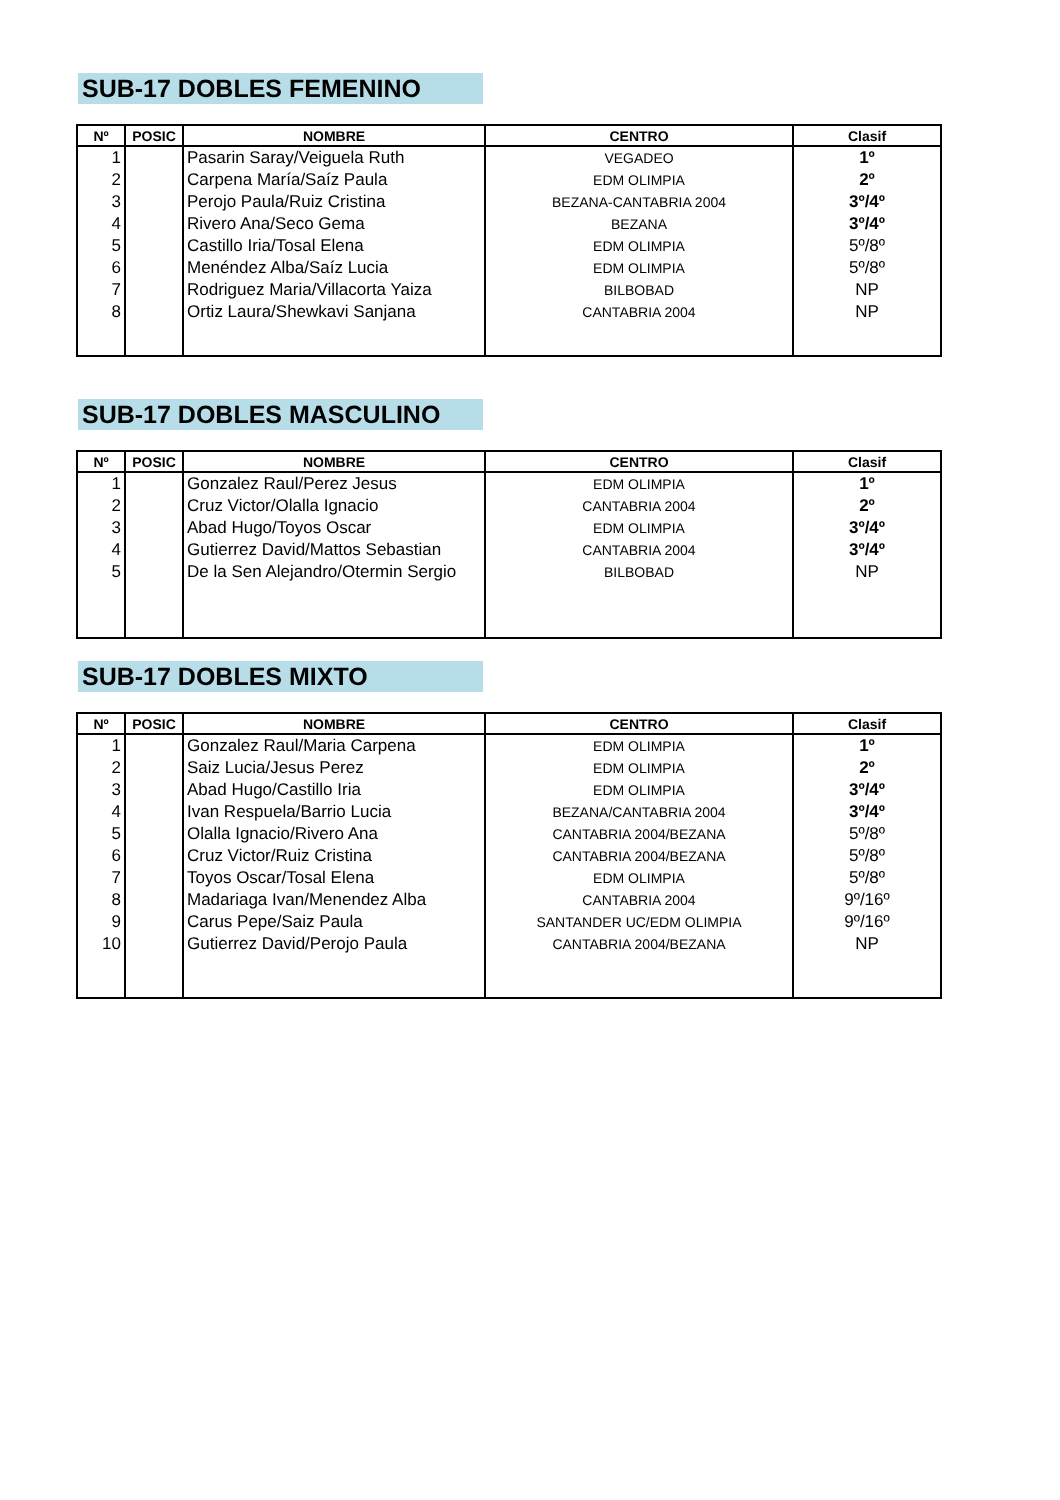SUB-17 DOBLES FEMENINO
| Nº | POSIC | NOMBRE | CENTRO | Clasif |
| --- | --- | --- | --- | --- |
| 1 | | Pasarin Saray/Veiguela Ruth | VEGADEO | 1º |
| 2 | | Carpena María/Saíz Paula | EDM OLIMPIA | 2º |
| 3 | | Perojo Paula/Ruiz Cristina | BEZANA-CANTABRIA 2004 | 3º/4º |
| 4 | | Rivero Ana/Seco Gema | BEZANA | 3º/4º |
| 5 | | Castillo Iria/Tosal Elena | EDM OLIMPIA | 5º/8º |
| 6 | | Menéndez Alba/Saíz Lucia | EDM OLIMPIA | 5º/8º |
| 7 | | Rodriguez Maria/Villacorta Yaiza | BILBOBAD | NP |
| 8 | | Ortiz Laura/Shewkavi Sanjana | CANTABRIA 2004 | NP |
SUB-17 DOBLES MASCULINO
| Nº | POSIC | NOMBRE | CENTRO | Clasif |
| --- | --- | --- | --- | --- |
| 1 | | Gonzalez Raul/Perez Jesus | EDM OLIMPIA | 1º |
| 2 | | Cruz Victor/Olalla Ignacio | CANTABRIA 2004 | 2º |
| 3 | | Abad Hugo/Toyos Oscar | EDM OLIMPIA | 3º/4º |
| 4 | | Gutierrez David/Mattos Sebastian | CANTABRIA 2004 | 3º/4º |
| 5 | | De la Sen Alejandro/Otermin Sergio | BILBOBAD | NP |
SUB-17 DOBLES MIXTO
| Nº | POSIC | NOMBRE | CENTRO | Clasif |
| --- | --- | --- | --- | --- |
| 1 | | Gonzalez Raul/Maria Carpena | EDM OLIMPIA | 1º |
| 2 | | Saiz Lucia/Jesus Perez | EDM OLIMPIA | 2º |
| 3 | | Abad Hugo/Castillo Iria | EDM OLIMPIA | 3º/4º |
| 4 | | Ivan Respuela/Barrio Lucia | BEZANA/CANTABRIA 2004 | 3º/4º |
| 5 | | Olalla Ignacio/Rivero Ana | CANTABRIA 2004/BEZANA | 5º/8º |
| 6 | | Cruz Victor/Ruiz Cristina | CANTABRIA 2004/BEZANA | 5º/8º |
| 7 | | Toyos Oscar/Tosal Elena | EDM OLIMPIA | 5º/8º |
| 8 | | Madariaga Ivan/Menendez Alba | CANTABRIA 2004 | 9º/16º |
| 9 | | Carus Pepe/Saiz Paula | SANTANDER UC/EDM OLIMPIA | 9º/16º |
| 10 | | Gutierrez David/Perojo Paula | CANTABRIA 2004/BEZANA | NP |